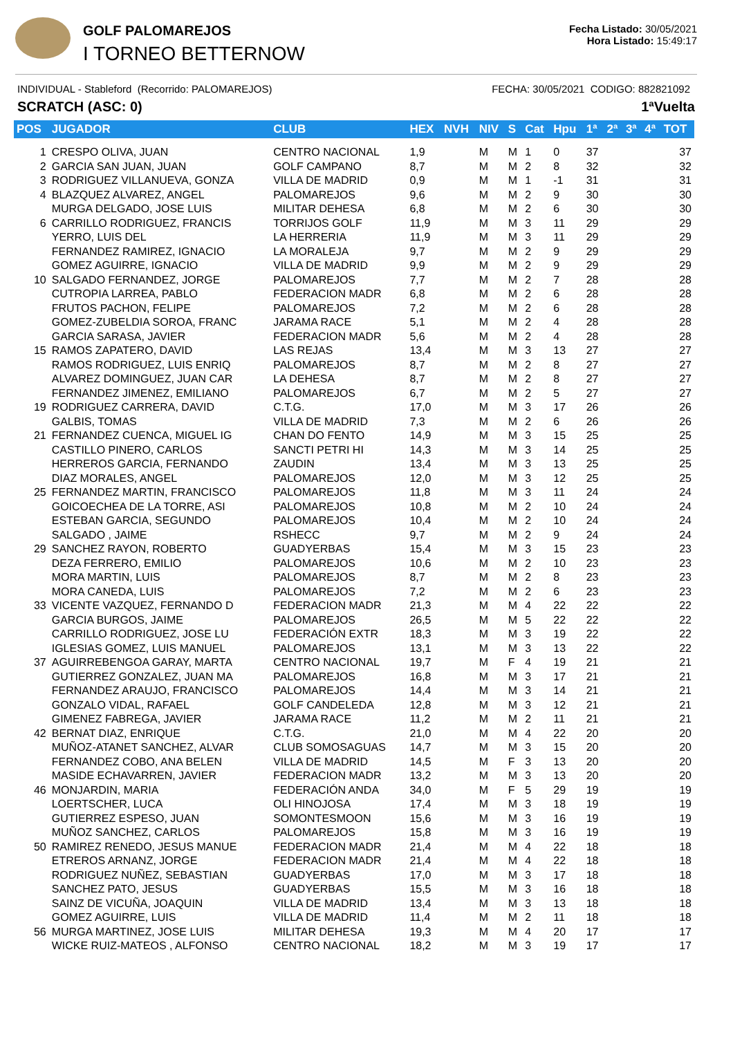GOLF PALOMAREJOS
I TORNEO BETTERNOW
Fecha Listado: 30/05/2021
Hora Listado: 15:49:17
INDIVIDUAL - Stableford (Recorrido: PALOMAREJOS) FECHA: 30/05/2021 CODIGO: 882821092
SCRATCH (ASC: 0) 1ªVuelta
| POS | JUGADOR | CLUB | HEX | NVH | NIV | S | Cat | Hpu | 1ª | 2ª | 3ª | 4ª | TOT |
| --- | --- | --- | --- | --- | --- | --- | --- | --- | --- | --- | --- | --- | --- |
| 1 | CRESPO OLIVA, JUAN | CENTRO NACIONAL | 1,9 | | M | M | 1 | 0 | 37 | | | | 37 |
| 2 | GARCIA SAN JUAN, JUAN | GOLF CAMPANO | 8,7 | | M | M | 2 | 8 | 32 | | | | 32 |
| 3 | RODRIGUEZ VILLANUEVA, GONZA | VILLA DE MADRID | 0,9 | | M | M | 1 | -1 | 31 | | | | 31 |
| 4 | BLAZQUEZ ALVAREZ, ANGEL | PALOMAREJOS | 9,6 | | M | M | 2 | 9 | 30 | | | | 30 |
| | MURGA DELGADO, JOSE LUIS | MILITAR DEHESA | 6,8 | | M | M | 2 | 6 | 30 | | | | 30 |
| 6 | CARRILLO RODRIGUEZ, FRANCIS | TORRIJOS GOLF | 11,9 | | M | M | 3 | 11 | 29 | | | | 29 |
| | YERRO, LUIS DEL | LA HERRERIA | 11,9 | | M | M | 3 | 11 | 29 | | | | 29 |
| | FERNANDEZ RAMIREZ, IGNACIO | LA MORALEJA | 9,7 | | M | M | 2 | 9 | 29 | | | | 29 |
| | GOMEZ AGUIRRE, IGNACIO | VILLA DE MADRID | 9,9 | | M | M | 2 | 9 | 29 | | | | 29 |
| 10 | SALGADO FERNANDEZ, JORGE | PALOMAREJOS | 7,7 | | M | M | 2 | 7 | 28 | | | | 28 |
| | CUTROPIA LARREA, PABLO | FEDERACION MADR | 6,8 | | M | M | 2 | 6 | 28 | | | | 28 |
| | FRUTOS PACHON, FELIPE | PALOMAREJOS | 7,2 | | M | M | 2 | 6 | 28 | | | | 28 |
| | GOMEZ-ZUBELDIA SOROA, FRANC | JARAMA RACE | 5,1 | | M | M | 2 | 4 | 28 | | | | 28 |
| | GARCIA SARASA, JAVIER | FEDERACION MADR | 5,6 | | M | M | 2 | 4 | 28 | | | | 28 |
| 15 | RAMOS ZAPATERO, DAVID | LAS REJAS | 13,4 | | M | M | 3 | 13 | 27 | | | | 27 |
| | RAMOS RODRIGUEZ, LUIS ENRIQ | PALOMAREJOS | 8,7 | | M | M | 2 | 8 | 27 | | | | 27 |
| | ALVAREZ DOMINGUEZ, JUAN CAR | LA DEHESA | 8,7 | | M | M | 2 | 8 | 27 | | | | 27 |
| | FERNANDEZ JIMENEZ, EMILIANO | PALOMAREJOS | 6,7 | | M | M | 2 | 5 | 27 | | | | 27 |
| 19 | RODRIGUEZ CARRERA, DAVID | C.T.G. | 17,0 | | M | M | 3 | 17 | 26 | | | | 26 |
| | GALBIS, TOMAS | VILLA DE MADRID | 7,3 | | M | M | 2 | 6 | 26 | | | | 26 |
| 21 | FERNANDEZ CUENCA, MIGUEL IG | CHAN DO FENTO | 14,9 | | M | M | 3 | 15 | 25 | | | | 25 |
| | CASTILLO PINERO, CARLOS | SANCTI PETRI HI | 14,3 | | M | M | 3 | 14 | 25 | | | | 25 |
| | HERREROS GARCIA, FERNANDO | ZAUDIN | 13,4 | | M | M | 3 | 13 | 25 | | | | 25 |
| | DIAZ MORALES, ANGEL | PALOMAREJOS | 12,0 | | M | M | 3 | 12 | 25 | | | | 25 |
| 25 | FERNANDEZ MARTIN, FRANCISCO | PALOMAREJOS | 11,8 | | M | M | 3 | 11 | 24 | | | | 24 |
| | GOICOECHEA DE LA TORRE, ASI | PALOMAREJOS | 10,8 | | M | M | 2 | 10 | 24 | | | | 24 |
| | ESTEBAN GARCIA, SEGUNDO | PALOMAREJOS | 10,4 | | M | M | 2 | 10 | 24 | | | | 24 |
| | SALGADO , JAIME | RSHECC | 9,7 | | M | M | 2 | 9 | 24 | | | | 24 |
| 29 | SANCHEZ RAYON, ROBERTO | GUADYERBAS | 15,4 | | M | M | 3 | 15 | 23 | | | | 23 |
| | DEZA FERRERO, EMILIO | PALOMAREJOS | 10,6 | | M | M | 2 | 10 | 23 | | | | 23 |
| | MORA MARTIN, LUIS | PALOMAREJOS | 8,7 | | M | M | 2 | 8 | 23 | | | | 23 |
| | MORA CANEDA, LUIS | PALOMAREJOS | 7,2 | | M | M | 2 | 6 | 23 | | | | 23 |
| 33 | VICENTE VAZQUEZ, FERNANDO D | FEDERACION MADR | 21,3 | | M | M | 4 | 22 | 22 | | | | 22 |
| | GARCIA BURGOS, JAIME | PALOMAREJOS | 26,5 | | M | M | 5 | 22 | 22 | | | | 22 |
| | CARRILLO RODRIGUEZ, JOSE LU | FEDERACIÓN EXTR | 18,3 | | M | M | 3 | 19 | 22 | | | | 22 |
| | IGLESIAS GOMEZ, LUIS MANUEL | PALOMAREJOS | 13,1 | | M | M | 3 | 13 | 22 | | | | 22 |
| 37 | AGUIRREBENGOA GARAY, MARTA | CENTRO NACIONAL | 19,7 | | M | F | 4 | 19 | 21 | | | | 21 |
| | GUTIERREZ GONZALEZ, JUAN MA | PALOMAREJOS | 16,8 | | M | M | 3 | 17 | 21 | | | | 21 |
| | FERNANDEZ ARAUJO, FRANCISCO | PALOMAREJOS | 14,4 | | M | M | 3 | 14 | 21 | | | | 21 |
| | GONZALO VIDAL, RAFAEL | GOLF CANDELEDA | 12,8 | | M | M | 3 | 12 | 21 | | | | 21 |
| | GIMENEZ FABREGA, JAVIER | JARAMA RACE | 11,2 | | M | M | 2 | 11 | 21 | | | | 21 |
| 42 | BERNAT DIAZ, ENRIQUE | C.T.G. | 21,0 | | M | M | 4 | 22 | 20 | | | | 20 |
| | MUÑOZ-ATANET SANCHEZ, ALVAR | CLUB SOMOSAGUAS | 14,7 | | M | M | 3 | 15 | 20 | | | | 20 |
| | FERNANDEZ COBO, ANA BELEN | VILLA DE MADRID | 14,5 | | M | F | 3 | 13 | 20 | | | | 20 |
| | MASIDE ECHAVARREN, JAVIER | FEDERACION MADR | 13,2 | | M | M | 3 | 13 | 20 | | | | 20 |
| 46 | MONJARDIN, MARIA | FEDERACIÓN ANDA | 34,0 | | M | F | 5 | 29 | 19 | | | | 19 |
| | LOERTSCHER, LUCA | OLI HINOJOSA | 17,4 | | M | M | 3 | 18 | 19 | | | | 19 |
| | GUTIERREZ ESPESO, JUAN | SOMONTESMOON | 15,6 | | M | M | 3 | 16 | 19 | | | | 19 |
| | MUÑOZ SANCHEZ, CARLOS | PALOMAREJOS | 15,8 | | M | M | 3 | 16 | 19 | | | | 19 |
| 50 | RAMIREZ RENEDO, JESUS MANUE | FEDERACION MADR | 21,4 | | M | M | 4 | 22 | 18 | | | | 18 |
| | ETREROS ARNANZ, JORGE | FEDERACION MADR | 21,4 | | M | M | 4 | 22 | 18 | | | | 18 |
| | RODRIGUEZ NUÑEZ, SEBASTIAN | GUADYERBAS | 17,0 | | M | M | 3 | 17 | 18 | | | | 18 |
| | SANCHEZ PATO, JESUS | GUADYERBAS | 15,5 | | M | M | 3 | 16 | 18 | | | | 18 |
| | SAINZ DE VICUÑA, JOAQUIN | VILLA DE MADRID | 13,4 | | M | M | 3 | 13 | 18 | | | | 18 |
| | GOMEZ AGUIRRE, LUIS | VILLA DE MADRID | 11,4 | | M | M | 2 | 11 | 18 | | | | 18 |
| 56 | MURGA MARTINEZ, JOSE LUIS | MILITAR DEHESA | 19,3 | | M | M | 4 | 20 | 17 | | | | 17 |
| | WICKE RUIZ-MATEOS , ALFONSO | CENTRO NACIONAL | 18,2 | | M | M | 3 | 19 | 17 | | | | 17 |